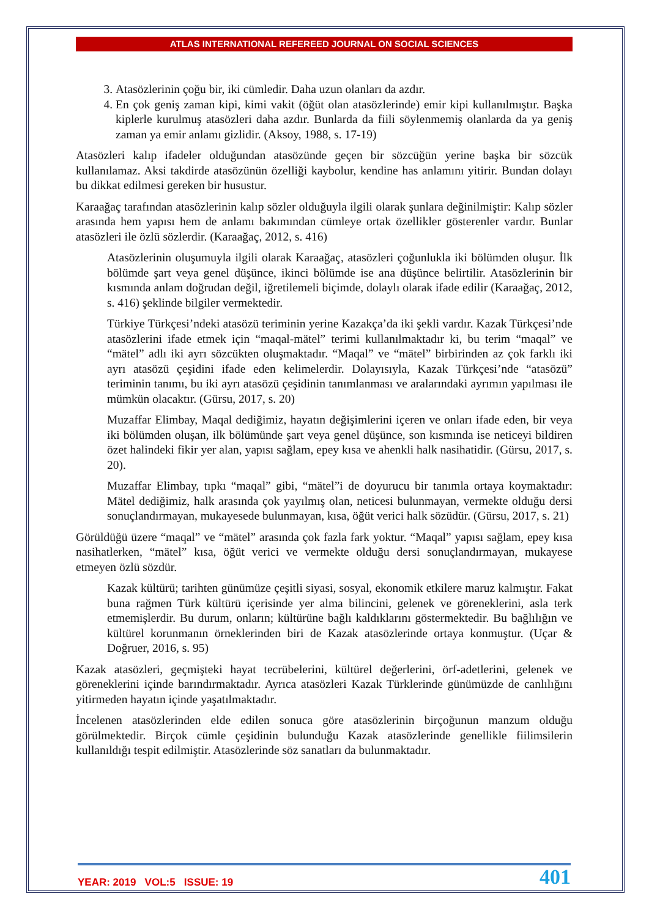ATLAS INTERNATIONAL REFEREED JOURNAL ON SOCIAL SCIENCES
3. Atasözlerinin çoğu bir, iki cümledir. Daha uzun olanları da azdır.
4. En çok geniş zaman kipi, kimi vakit (öğüt olan atasözlerinde) emir kipi kullanılmıştır. Başka kiplerle kurulmuş atasözleri daha azdır. Bunlarda da fiili söylenmemiş olanlarda da ya geniş zaman ya emir anlamı gizlidir. (Aksoy, 1988, s. 17-19)
Atasözleri kalıp ifadeler olduğundan atasözünde geçen bir sözcüğün yerine başka bir sözcük kullanılamaz. Aksi takdirde atasözünün özelliği kaybolur, kendine has anlamını yitirir. Bundan dolayı bu dikkat edilmesi gereken bir husustur.
Karaağaç tarafından atasözlerinin kalıp sözler olduğuyla ilgili olarak şunlara değinilmiştir: Kalıp sözler arasında hem yapısı hem de anlamı bakımından cümleye ortak özellikler gösterenler vardır. Bunlar atasözleri ile özlü sözlerdir. (Karaağaç, 2012, s. 416)
Atasözlerinin oluşumuyla ilgili olarak Karaağaç, atasözleri çoğunlukla iki bölümden oluşur. İlk bölümde şart veya genel düşünce, ikinci bölümde ise ana düşünce belirtilir. Atasözlerinin bir kısmında anlam doğrudan değil, iğretilemeli biçimde, dolaylı olarak ifade edilir (Karaağaç, 2012, s. 416) şeklinde bilgiler vermektedir.
Türkiye Türkçesi’ndeki atasözü teriminin yerine Kazakça’da iki şekli vardır. Kazak Türkçesi’nde atasözlerini ifade etmek için “maqal-mätel” terimi kullanılmaktadır ki, bu terim “maqal” ve “mätel” adlı iki ayrı sözcükten oluşmaktadır. “Maqal” ve “mätel” birbirinden az çok farklı iki ayrı atasözü çeşidini ifade eden kelimelerdir. Dolayısıyla, Kazak Türkçesi’nde “atasözü” teriminin tanımı, bu iki ayrı atasözü çeşidinin tanımlanması ve aralarındaki ayrımın yapılması ile mümkün olacaktır. (Gürsu, 2017, s. 20)
Muzaffar Elimbay, Maqal dediğimiz, hayatın değişimlerini içeren ve onları ifade eden, bir veya iki bölümden oluşan, ilk bölümünde şart veya genel düşünce, son kısmında ise neticeyi bildiren özet halindeki fikir yer alan, yapısı sağlam, epey kısa ve ahenkli halk nasihatidir. (Gürsu, 2017, s. 20).
Muzaffar Elimbay, tıpkı “maqal” gibi, “mätel”i de doyurucu bir tanımla ortaya koymaktadır: Mätel dediğimiz, halk arasında çok yayılmış olan, neticesi bulunmayan, vermekte olduğu dersi sonuçlandırmayan, mukayesede bulunmayan, kısa, öğüt verici halk sözüdür. (Gürsu, 2017, s. 21)
Görüldüğü üzere “maqal” ve “mätel” arasında çok fazla fark yoktur. “Maqal” yapısı sağlam, epey kısa nasihatlerken, “mätel” kısa, öğüt verici ve vermekte olduğu dersi sonuçlandırmayan, mukayese etmeyen özlü sözdür.
Kazak kültürü; tarihten günümüze çeşitli siyasi, sosyal, ekonomik etkilere maruz kalmıştır. Fakat buna rağmen Türk kültürü içerisinde yer alma bilincini, gelenek ve göreneklerini, asla terk etmemişlerdir. Bu durum, onların; kültürüne bağlı kaldıklarını göstermektedir. Bu bağlılığın ve kültürel korunmanın örneklerinden biri de Kazak atasözlerinde ortaya konmuştur. (Uçar & Doğruer, 2016, s. 95)
Kazak atasözleri, geçmişteki hayat tecrübelerini, kültürel değerlerini, örf-adetlerini, gelenek ve göreneklerini içinde barındırmaktadır. Ayrıca atasözleri Kazak Türklerinde günümüzde de canlılığını yitirmeden hayatın içinde yaşatılmaktadır.
İncelenen atasözlerinden elde edilen sonuca göre atasözlerinin birçoğunun manzum olduğu görülmektedir. Birçok cümle çeşidinin bulunduğu Kazak atasözlerinde genellikle fiilimsilerin kullanıldığı tespit edilmiştir. Atasözlerinde söz sanatları da bulunmaktadır.
YEAR: 2019 VOL:5 ISSUE: 19 401